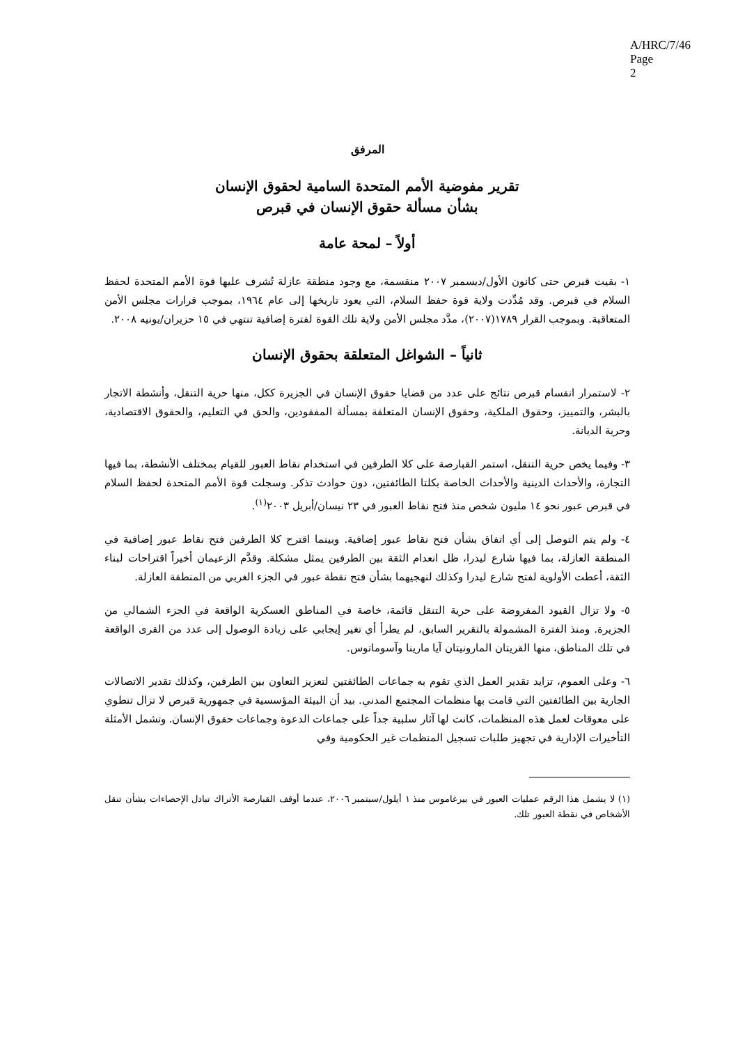A/HRC/7/46
Page 2
المرفق
تقرير مفوضية الأمم المتحدة السامية لحقوق الإنسان
بشأن مسألة حقوق الإنسان في قبرص
أولاً – لمحة عامة
١- بقيت قبرص حتى كانون الأول/ديسمبر ٢٠٠٧ منقسمة، مع وجود منطقة عازلة تُشرف عليها قوة الأمم المتحدة لحفظ السلام في قبرص. وقد مُدِّدت ولاية قوة حفظ السلام، التي يعود تاريخها إلى عام ١٩٦٤، بموجب قرارات مجلس الأمن المتعاقبة. وبموجب القرار ١٧٨٩(٢٠٠٧)، مدَّد مجلس الأمن ولاية تلك القوة لفترة إضافية تنتهي في ١٥ حزيران/يونيه ٢٠٠٨.
ثانياً – الشواغل المتعلقة بحقوق الإنسان
٢- لاستمرار انقسام قبرص نتائج على عدد من قضايا حقوق الإنسان في الجزيرة ككل، منها حرية التنقل، وأنشطة الاتجار بالبشر، والتمييز، وحقوق الملكية، وحقوق الإنسان المتعلقة بمسألة المفقودين، والحق في التعليم، والحقوق الاقتصادية، وحرية الديانة.
٣- وفيما يخص حرية التنقل، استمر القبارصة على كلا الطرفين في استخدام نقاط العبور للقيام بمختلف الأنشطة، بما فيها التجارة، والأحداث الدينية والأحداث الخاصة بكلتا الطائفتين، دون حوادث تذكر. وسجلت قوة الأمم المتحدة لحفظ السلام في قبرص عبور نحو ١٤ مليون شخص منذ فتح نقاط العبور في ٢٣ نيسان/أبريل ٢٠٠٣<sup>(١)</sup>.
٤- ولم يتم التوصل إلى أي اتفاق بشأن فتح نقاط عبور إضافية. وبينما اقترح كلا الطرفين فتح نقاط عبور إضافية في المنطقة العازلة، بما فيها شارع ليدرا، ظل انعدام الثقة بين الطرفين يمثل مشكلة. وقدَّم الزعيمان أخيراً اقتراحات لبناء الثقة، أعطت الأولوية لفتح شارع ليدرا وكذلك لنهجيهما بشأن فتح نقطة عبور في الجزء الغربي من المنطقة العازلة.
٥- ولا تزال القيود المفروضة على حرية التنقل قائمة، خاصة في المناطق العسكرية الواقعة في الجزء الشمالي من الجزيرة. ومنذ الفترة المشمولة بالتقرير السابق، لم يطرأ أي تغير إيجابي على زيادة الوصول إلى عدد من القرى الواقعة في تلك المناطق، منها القريتان المارونيتان آيا مارينا وآسوماتوس.
٦- وعلى العموم، تزايد تقدير العمل الذي تقوم به جماعات الطائفتين لتعزيز التعاون بين الطرفين، وكذلك تقدير الاتصالات الجارية بين الطائفتين التي قامت بها منظمات المجتمع المدني. بيد أن البيئة المؤسسية في جمهورية قبرص لا تزال تنطوي على معوقات لعمل هذه المنظمات، كانت لها آثار سلبية جداً على جماعات الدعوة وجماعات حقوق الإنسان. وتشمل الأمثلة التأخيرات الإدارية في تجهيز طلبات تسجيل المنظمات غير الحكومية وفي
(١) لا يشمل هذا الرقم عمليات العبور في بيرغاموس منذ ١ أيلول/سبتمبر ٢٠٠٦، عندما أوقف القبارصة الأتراك تبادل الإحصاءات بشأن تنقل الأشخاص في نقطة العبور تلك.